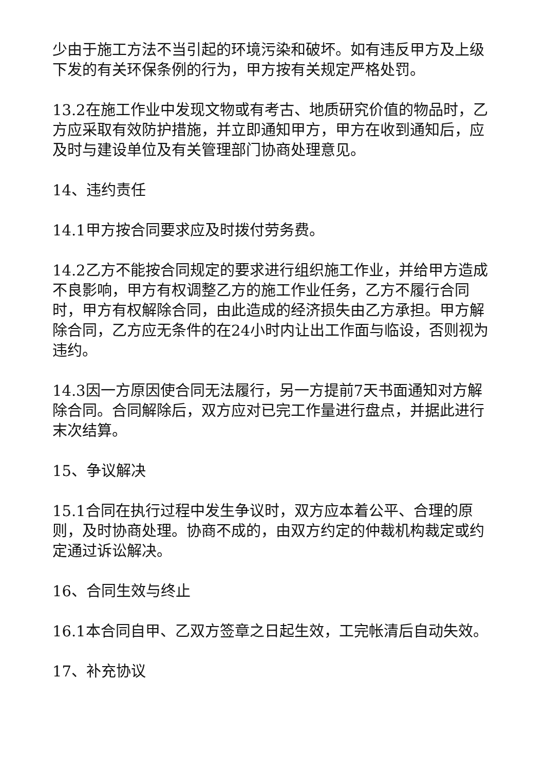少由于施工方法不当引起的环境污染和破坏。如有违反甲方及上级下发的有关环保条例的行为，甲方按有关规定严格处罚。
13.2在施工作业中发现文物或有考古、地质研究价值的物品时，乙方应采取有效防护措施，并立即通知甲方，甲方在收到通知后，应及时与建设单位及有关管理部门协商处理意见。
14、违约责任
14.1甲方按合同要求应及时拨付劳务费。
14.2乙方不能按合同规定的要求进行组织施工作业，并给甲方造成不良影响，甲方有权调整乙方的施工作业任务，乙方不履行合同时，甲方有权解除合同，由此造成的经济损失由乙方承担。甲方解除合同，乙方应无条件的在24小时内让出工作面与临设，否则视为违约。
14.3因一方原因使合同无法履行，另一方提前7天书面通知对方解除合同。合同解除后，双方应对已完工作量进行盘点，并据此进行末次结算。
15、争议解决
15.1合同在执行过程中发生争议时，双方应本着公平、合理的原则，及时协商处理。协商不成的，由双方约定的仲裁机构裁定或约定通过诉讼解决。
16、合同生效与终止
16.1本合同自甲、乙双方签章之日起生效，工完帐清后自动失效。
17、补充协议